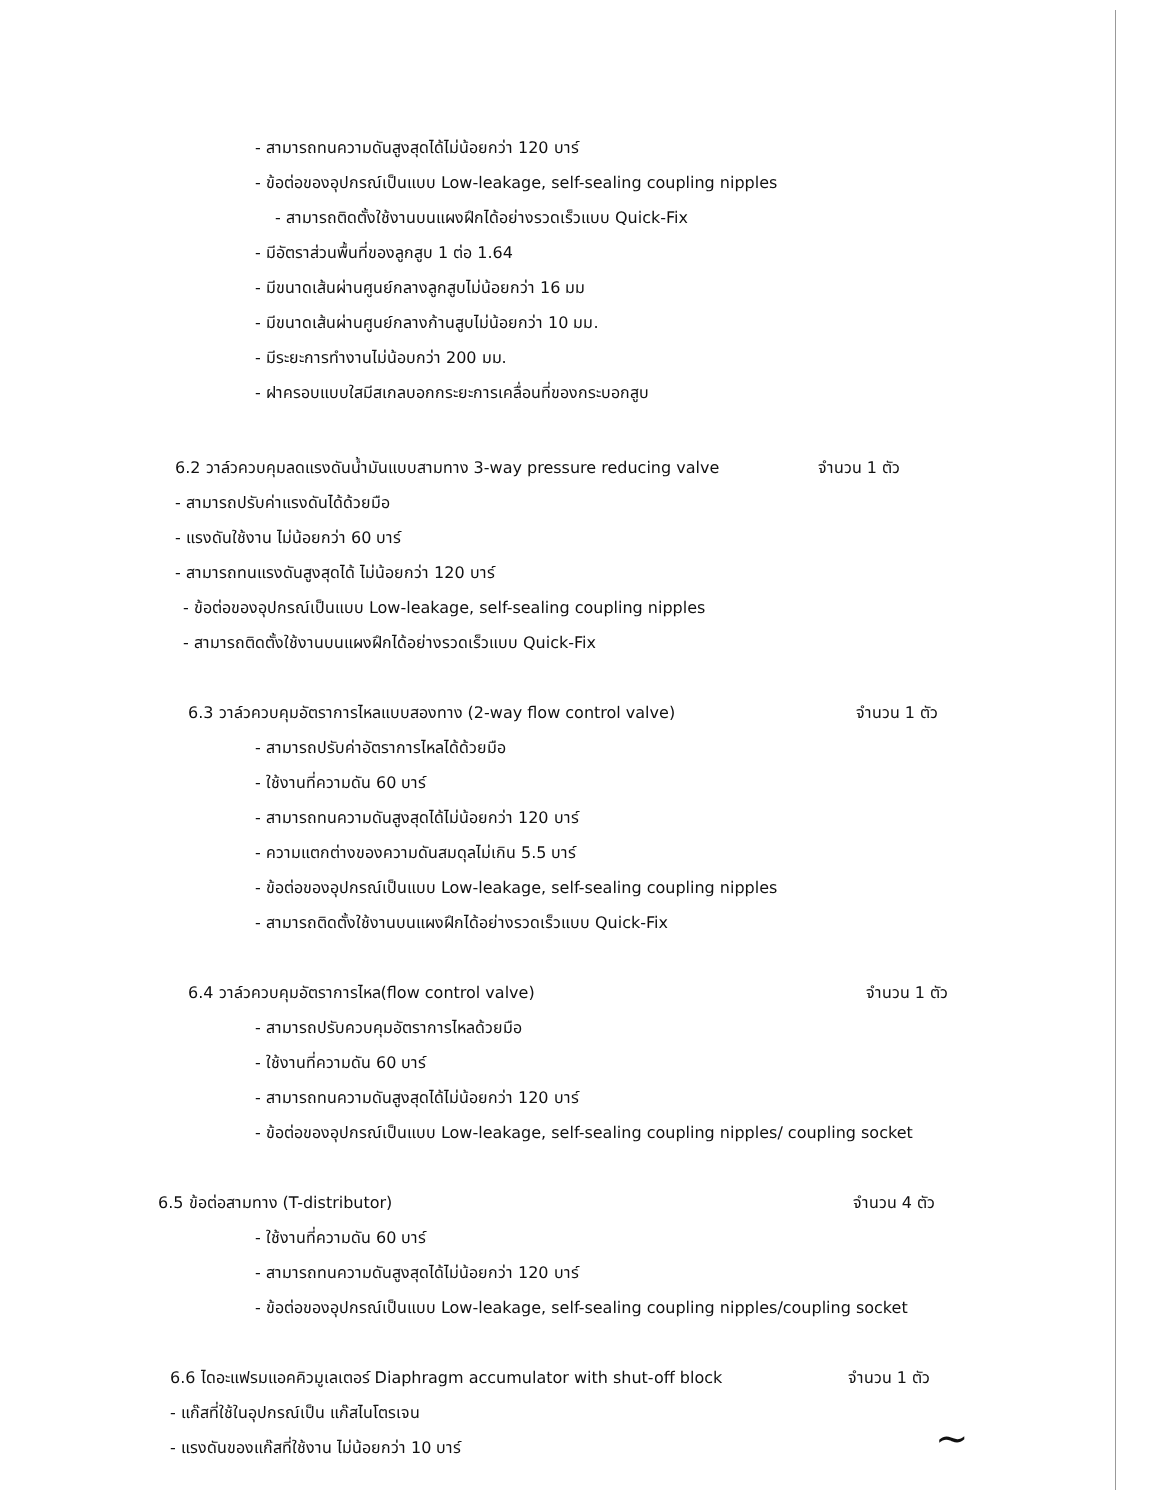- สามารถทนความดันสูงสุดได้ไม่น้อยกว่า 120 บาร์
- ข้อต่อของอุปกรณ์เป็นแบบ Low-leakage, self-sealing coupling nipples
- สามารถติดตั้งใช้งานบนแผงฝึกได้อย่างรวดเร็วแบบ Quick-Fix
- มีอัตราส่วนพื้นที่ของลูกสูบ 1 ต่อ 1.64
- มีขนาดเส้นผ่านศูนย์กลางลูกสูบไม่น้อยกว่า 16 มม
- มีขนาดเส้นผ่านศูนย์กลางก้านสูบไม่น้อยกว่า 10 มม.
- มีระยะการทำงานไม่น้อบกว่า 200 มม.
- ฝาครอบแบบใสมีสเกลบอกกระยะการเคลื่อนที่ของกระบอกสูบ
6.2 วาล์วควบคุมลดแรงดันน้ำมันแบบสามทาง 3-way pressure reducing valve จำนวน 1 ตัว
- สามารถปรับค่าแรงดันได้ด้วยมือ
- แรงดันใช้งาน ไม่น้อยกว่า 60 บาร์
- สามารถทนแรงดันสูงสุดได้ ไม่น้อยกว่า 120 บาร์
- ข้อต่อของอุปกรณ์เป็นแบบ Low-leakage, self-sealing coupling nipples
- สามารถติดตั้งใช้งานบนแผงฝึกได้อย่างรวดเร็วแบบ Quick-Fix
6.3 วาล์วควบคุมอัตราการไหลแบบสองทาง (2-way flow control valve) จำนวน 1 ตัว
- สามารถปรับค่าอัตราการไหลได้ด้วยมือ
- ใช้งานที่ความดัน 60 บาร์
- สามารถทนความดันสูงสุดได้ไม่น้อยกว่า 120 บาร์
- ความแตกต่างของความดันสมดุลไม่เกิน 5.5 บาร์
- ข้อต่อของอุปกรณ์เป็นแบบ Low-leakage, self-sealing coupling nipples
- สามารถติดตั้งใช้งานบนแผงฝึกได้อย่างรวดเร็วแบบ Quick-Fix
6.4 วาล์วควบคุมอัตราการไหล(flow control valve) จำนวน 1 ตัว
- สามารถปรับควบคุมอัตราการไหลด้วยมือ
- ใช้งานที่ความดัน 60 บาร์
- สามารถทนความดันสูงสุดได้ไม่น้อยกว่า 120 บาร์
- ข้อต่อของอุปกรณ์เป็นแบบ Low-leakage, self-sealing coupling nipples/ coupling socket
6.5 ข้อต่อสามทาง (T-distributor) จำนวน 4 ตัว
- ใช้งานที่ความดัน 60 บาร์
- สามารถทนความดันสูงสุดได้ไม่น้อยกว่า 120 บาร์
- ข้อต่อของอุปกรณ์เป็นแบบ Low-leakage, self-sealing coupling nipples/coupling socket
6.6 ไดอะแฟรมแอคคิวมูเลเตอร์ Diaphragm accumulator with shut-off block จำนวน 1 ตัว
- แก๊สที่ใช้ในอุปกรณ์เป็น แก๊สไนโตรเจน
- แรงดันของแก๊สที่ใช้งาน ไม่น้อยกว่า 10 บาร์
~